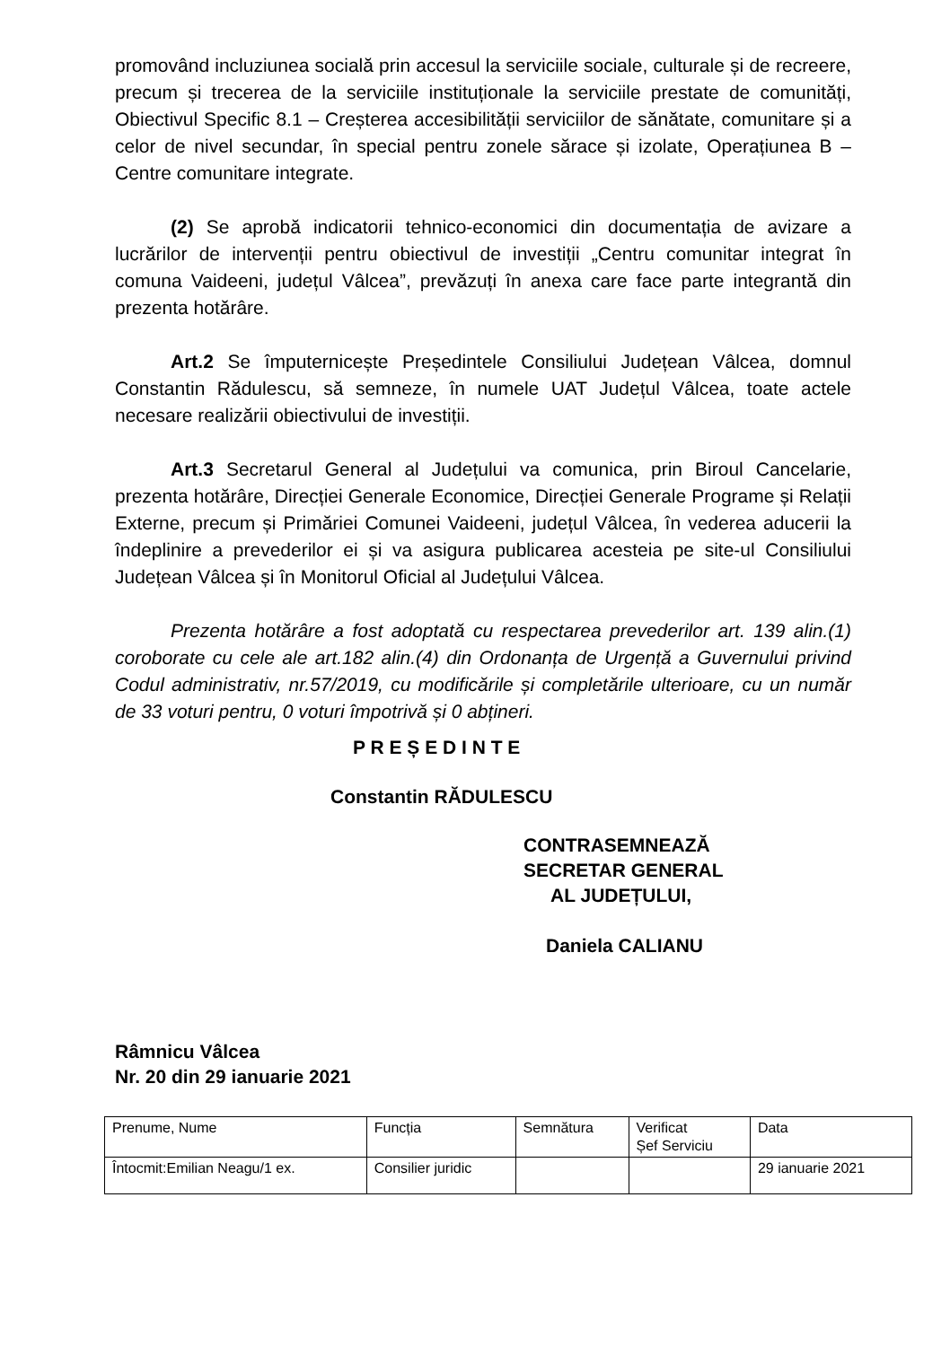promovând incluziunea socială prin accesul la serviciile sociale, culturale și de recreere, precum și trecerea de la serviciile instituționale la serviciile prestate de comunități, Obiectivul Specific 8.1 – Creșterea accesibilității serviciilor de sănătate, comunitare și a celor de nivel secundar, în special pentru zonele sărace și izolate, Operațiunea B – Centre comunitare integrate.
(2) Se aprobă indicatorii tehnico-economici din documentația de avizare a lucrărilor de intervenții pentru obiectivul de investiții „Centru comunitar integrat în comuna Vaideeni, județul Vâlcea”, prevăzuți în anexa care face parte integrantă din prezenta hotărâre.
Art.2 Se împuternicește Președintele Consiliului Județean Vâlcea, domnul Constantin Rădulescu, să semneze, în numele UAT Județul Vâlcea, toate actele necesare realizării obiectivului de investiții.
Art.3 Secretarul General al Județului va comunica, prin Biroul Cancelarie, prezenta hotărâre, Direcției Generale Economice, Direcției Generale Programe și Relații Externe, precum și Primăriei Comunei Vaideeni, județul Vâlcea, în vederea aducerii la îndeplinire a prevederilor ei și va asigura publicarea acesteia pe site-ul Consiliului Județean Vâlcea și în Monitorul Oficial al Județului Vâlcea.
Prezenta hotărâre a fost adoptată cu respectarea prevederilor art. 139 alin.(1) coroborate cu cele ale art.182 alin.(4) din Ordonanța de Urgență a Guvernului privind Codul administrativ, nr.57/2019, cu modificările și completările ulterioare, cu un număr de 33 voturi pentru, 0 voturi împotrivă și 0 abțineri.
P R E Ș E D I N T E
Constantin RĂDULESCU
CONTRASEMNEAZĂ
SECRETAR GENERAL
AL JUDEȚULUI,
Daniela CALIANU
Râmnicu Vâlcea
Nr. 20 din 29 ianuarie 2021
| Prenume, Nume | Funcția | Semnătura | Verificat Șef Serviciu | Data |
| Întocmit:Emilian Neagu/1 ex. | Consilier juridic | | | 29 ianuarie 2021 |